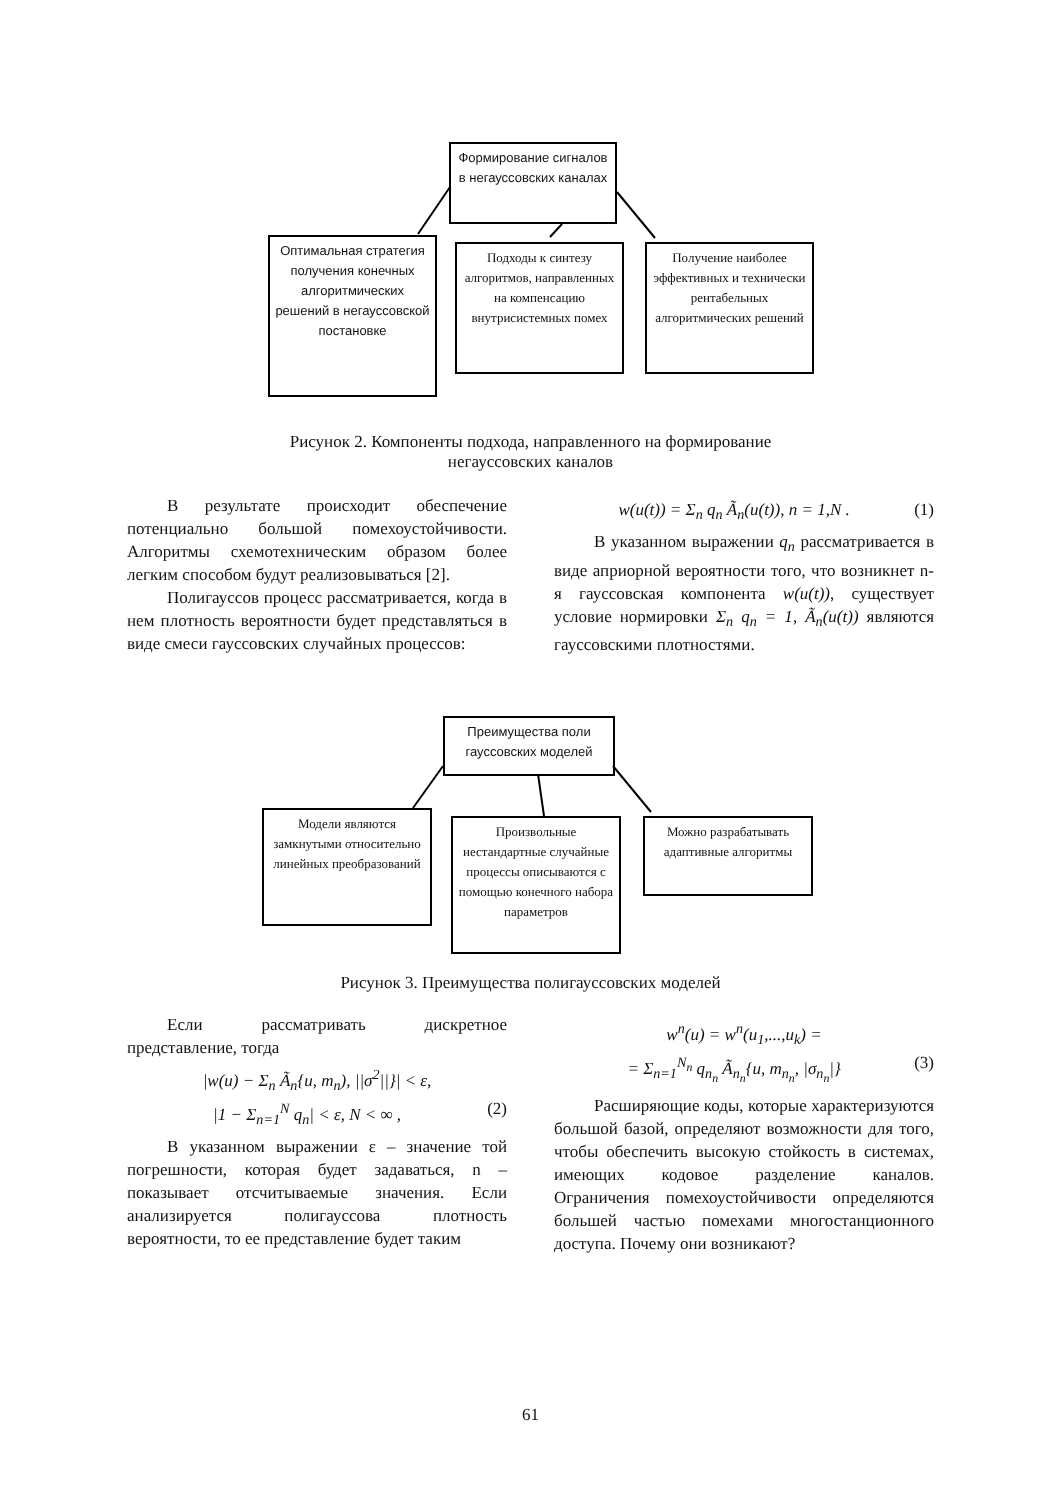Формирование сигналов в негауссовских каналах
Оптимальная стратегия получения конечных алгоритмических решений в негауссовской постановке
Подходы к синтезу алгоритмов, направленных на компенсацию внутрисистемных помех
Получение наиболее эффективных и технически рентабельных алгоритмических решений
Рисунок 2. Компоненты подхода, направленного на формирование
негауссовских каналов
В результате происходит обеспечение потенциально большой помехоустойчивости. Алгоритмы схемотехническим образом более легким способом будут реализовываться [2].
Полигауссов процесс рассматривается, когда в нем плотность вероятности будет представляться в виде смеси гауссовских случайных процессов:
w(u(t)) = Σ<sub>n</sub> q<sub>n</sub> Ã<sub>n</sub>(u(t)), n = 1,N . (1)
В указанном выражении q<sub>n</sub> рассматривается в виде априорной вероятности того, что возникнет n-я гауссовская компонента w(u(t)), существует условие нормировки Σ<sub>n</sub> q<sub>n</sub> = 1, Ã<sub>n</sub>(u(t)) являются гауссовскими плотностями.
Преимущества поли гауссовских моделей
Модели являются замкнутыми относительно линейных преобразований
Произвольные нестандартные случайные процессы описываются с помощью конечного набора параметров
Можно разрабатывать адаптивные алгоритмы
Рисунок 3. Преимущества полигауссовских моделей
Если рассматривать дискретное представление, тогда
|w(u) − Σ<sub>n</sub> Ã<sub>n</sub>{u, m<sub>n</sub>), ||σ<sup>2</sup>||}| < ε,
|1 − Σ<sub>n=1</sub><sup>N</sup> q<sub>n</sub>| < ε, N < ∞ , (2)
В указанном выражении ε – значение той погрешности, которая будет задаваться, n – показывает отсчитываемые значения. Если анализируется полигауссова плотность вероятности, то ее представление будет таким
w<sup>n</sup>(u) = w<sup>n</sup>(u<sub>1</sub>,...,u<sub>k</sub>) =
= Σ<sub>n=1</sub><sup>N<sub>n</sub></sup> q<sub>n<sub>n</sub></sub> Ã<sub>n<sub>n</sub></sub>{u, m<sub>n<sub>n</sub></sub>, |σ<sub>n<sub>n</sub></sub>|} (3)
Расширяющие коды, которые характеризуются большой базой, определяют возможности для того, чтобы обеспечить высокую стойкость в системах, имеющих кодовое разделение каналов. Ограничения помехоустойчивости определяются большей частью помехами многостанционного доступа. Почему они возникают?
61